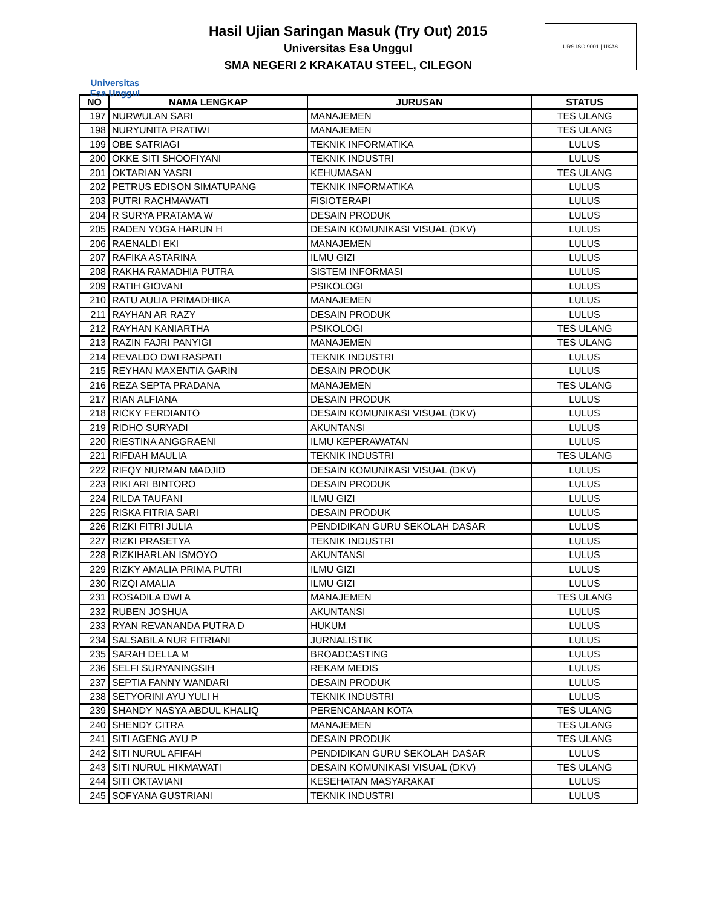Universitas
Esa Unggul
Hasil Ujian Saringan Masuk (Try Out) 2015
Universitas Esa Unggul
SMA NEGERI 2 KRAKATAU STEEL, CILEGON
URS ISO 9001 | UKAS
| NO | NAMA LENGKAP | JURUSAN | STATUS |
| --- | --- | --- | --- |
| 197 | NURWULAN SARI | MANAJEMEN | TES ULANG |
| 198 | NURYUNITA PRATIWI | MANAJEMEN | TES ULANG |
| 199 | OBE SATRIAGI | TEKNIK INFORMATIKA | LULUS |
| 200 | OKKE SITI SHOOFIYANI | TEKNIK INDUSTRI | LULUS |
| 201 | OKTARIAN YASRI | KEHUMASAN | TES ULANG |
| 202 | PETRUS EDISON SIMATUPANG | TEKNIK INFORMATIKA | LULUS |
| 203 | PUTRI RACHMAWATI | FISIOTERAPI | LULUS |
| 204 | R SURYA PRATAMA W | DESAIN PRODUK | LULUS |
| 205 | RADEN YOGA HARUN H | DESAIN KOMUNIKASI VISUAL (DKV) | LULUS |
| 206 | RAENALDI EKI | MANAJEMEN | LULUS |
| 207 | RAFIKA ASTARINA | ILMU GIZI | LULUS |
| 208 | RAKHA RAMADHIA PUTRA | SISTEM INFORMASI | LULUS |
| 209 | RATIH GIOVANI | PSIKOLOGI | LULUS |
| 210 | RATU AULIA PRIMADHIKA | MANAJEMEN | LULUS |
| 211 | RAYHAN AR RAZY | DESAIN PRODUK | LULUS |
| 212 | RAYHAN KANIARTHA | PSIKOLOGI | TES ULANG |
| 213 | RAZIN FAJRI PANYIGI | MANAJEMEN | TES ULANG |
| 214 | REVALDO DWI RASPATI | TEKNIK INDUSTRI | LULUS |
| 215 | REYHAN MAXENTIA GARIN | DESAIN PRODUK | LULUS |
| 216 | REZA SEPTA PRADANA | MANAJEMEN | TES ULANG |
| 217 | RIAN ALFIANA | DESAIN PRODUK | LULUS |
| 218 | RICKY FERDIANTO | DESAIN KOMUNIKASI VISUAL (DKV) | LULUS |
| 219 | RIDHO SURYADI | AKUNTANSI | LULUS |
| 220 | RIESTINA ANGGRAENI | ILMU KEPERAWATAN | LULUS |
| 221 | RIFDAH MAULIA | TEKNIK INDUSTRI | TES ULANG |
| 222 | RIFQY NURMAN MADJID | DESAIN KOMUNIKASI VISUAL (DKV) | LULUS |
| 223 | RIKI ARI BINTORO | DESAIN PRODUK | LULUS |
| 224 | RILDA TAUFANI | ILMU GIZI | LULUS |
| 225 | RISKA FITRIA SARI | DESAIN PRODUK | LULUS |
| 226 | RIZKI FITRI JULIA | PENDIDIKAN GURU SEKOLAH DASAR | LULUS |
| 227 | RIZKI PRASETYA | TEKNIK INDUSTRI | LULUS |
| 228 | RIZKIHARLAN ISMOYO | AKUNTANSI | LULUS |
| 229 | RIZKY AMALIA PRIMA PUTRI | ILMU GIZI | LULUS |
| 230 | RIZQI AMALIA | ILMU GIZI | LULUS |
| 231 | ROSADILA DWI A | MANAJEMEN | TES ULANG |
| 232 | RUBEN JOSHUA | AKUNTANSI | LULUS |
| 233 | RYAN REVANANDA PUTRA D | HUKUM | LULUS |
| 234 | SALSABILA NUR FITRIANI | JURNALISTIK | LULUS |
| 235 | SARAH DELLA M | BROADCASTING | LULUS |
| 236 | SELFI SURYANINGSIH | REKAM MEDIS | LULUS |
| 237 | SEPTIA FANNY WANDARI | DESAIN PRODUK | LULUS |
| 238 | SETYORINI AYU YULI H | TEKNIK INDUSTRI | LULUS |
| 239 | SHANDY NASYA ABDUL KHALIQ | PERENCANAAN KOTA | TES ULANG |
| 240 | SHENDY CITRA | MANAJEMEN | TES ULANG |
| 241 | SITI AGENG AYU P | DESAIN PRODUK | TES ULANG |
| 242 | SITI NURUL AFIFAH | PENDIDIKAN GURU SEKOLAH DASAR | LULUS |
| 243 | SITI NURUL HIKMAWATI | DESAIN KOMUNIKASI VISUAL (DKV) | TES ULANG |
| 244 | SITI OKTAVIANI | KESEHATAN MASYARAKAT | LULUS |
| 245 | SOFYANA GUSTRIANI | TEKNIK INDUSTRI | LULUS |